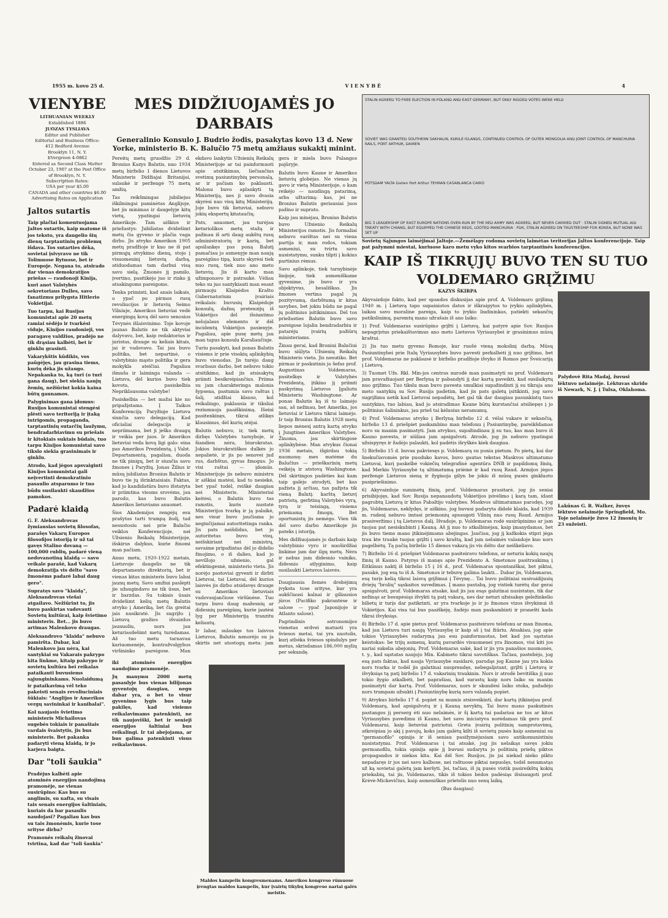1955 m. kovo 25 d. V I E N Y B Ė 4
VIENYBE
LITHUANIAN WEEKLY
Established 1886
JUOZAS TYSLIAVA
Editor and Publisher
Editorial and Business Office:
412 Bedford Avenue
Brooklyn 11, N. Y.
EVergreen 4-0862
Entered as Second Class Matter October 23, 1907 at the Post Office of Brooklyn, N. Y.
Subscription Rates:
USA per year $5.00
CANADA and other countries $6.00
Advertising Rates on Application
Jaltos sutartis
Taip plačiai komentuojama Jaltos sutartis, kaip matome iš jos teksto, yra daugelio šių dienų tarptautinių problemų išdava. Tos sutarties dėka, sovietai įsivyravo ne tik Tolimuose Rytuose, bet ir Europoje. Negana to, atsirado dar vienas demokratijos priešas — raudonoji Kinija, kuri anot Valstybės sekretoriaus Dulles, savo fanatizmu prilygsta Hitlerio Vokietijai.
Tuo tarpu, kai Rusijos komunistai apie 20 metų ramiai sėdėjo ir tvarkėsi viduje, Kinijos raudonieji, vos paragavę valdžios, pradėjo ne tik drąsiau kalbėti, bet ir ginklu grasinti.
Vakarykštis kūdikis, vos paūgėjęs, jau grasina tiems, kurių dėka jis užaugo. Nepakanka to, ką turi (o turi gana daug), bet siekia naujų žemių, nežiūrint kokia kaina būtų gaunamos.
Palyginimas gana įdomus: Rusijos komunistai stengėsi plėsti savo teritoriją ir įtaką intrigomis, propaganda, tarptautinių sutarčių laužymu, bendradarbiavimu su priešais ir kitokiais suktais būdais, tuo tarpu Kinijos komunistai savo tikslo siekia grasinimais ir ginklu.
Atrodo, kad jėgos apsvaiginti Kinijos komunistai gali neįvertinti demokratinio pasaulio atsparumo ir tuo būdu susilaukti skaudžios pamokos.
Padarė klaidą
G. F. Aleksandrovas žymiausias sovietų filosofas, parašęs Vakarų Europos filosofijos istoriją ir už tai gavęs Stalino dovaną — 100,000 rublių, padarė vieną nedovanotiną klaidą — savo veikale parašė, kad Vakarų demokratija vis dėlto "savo žmonėms padarė labai daug gero".
Supratęs savo "klaidą", Aleksandrovas viešai atgailavo. Nežiūrint to, jis buvo paskirtas vadovauti Sovietų kultūrai, kaip švietimo ministeris. Bet... jis buvo artimas Malenkovo draugas.
Aleksandrovo "klaida" nebuvo pamiršta. Dabar, kai Malenkovo jau nėra, kai santykiai su Vakarais pakrypo kita linkme, kitaip pakrypo ir sovietų kultūra bei reikalas pataikauti buvusiems sąjungininkams. Nuolaidumą ir pataikavimą vėl teko pakeisti senais revoliuciniais šūkiais: "Anglijos ir Amerikos vergų savininkai ir kanibalai".
Kol naujasis švietimo ministeris Michailovas sugebės tokiais ir panašiais vardais švaistytis, jis bus ministeris. Bet pakanka padaryti vieną klaidą, ir jo karjera baigta.
Dar "toli šaukia"
Pradėjus kalbėti apie atominės energijos naudojimą pramonėje, ne vienas susirūpino: Kas bus su anglimis, su nafta, su visais tais senais energijos šaltiniais, kuriais da bar pasaulis naudojasi? Pagaliau kas bus su tais žmonėmis, kurie tose srityse dirba?
Pramonės reikalų žinovai tvirtina, kad dar "toli šaukia"
MES DIDŽIUOJAMĖS JO DARBAIS
Generalinio Konsulo J. Budrio žodis, pasakytas kovo 13 d. New Yorke, ministerio B. K. Balučio 75 metų amžiaus sukaktį minint.
Pereitų metų gruodžio 29 d. Bronius Kazys Balutis, nuo 1934 metų birželio 1 dienos Lietuvos Ministeris Didžiajai Britanijai, sulaukė ir peržengė 75 metų amžių.
Tas reikšmingas jubiliejus iškilmingai paminėtas Anglijoje, bet jis minimas ir daugelyje kitų vietų, ypatingai lietuvių Amerikoje. Tam aiškios ir priežastys: Jubiliatas dvidešimt metų čia gyveno ir plačia vaga dirbo. Jis atvyko Amerikon 1905 metų pradžioje ir kuo ne iš pat pirmųjų atvykimo dienų, stojo į visuomeninį lietuvių darbą, atiduodamas tam darbui visą savo sielą. Žmonės jį pamilo, įvertino, pasitikėjo juo ir rinko jį atsakingoms pareigoms.
Tenka priminti, kad anais laikais, o ypač po pirmos rusų revoliucijos ir lietuvių Seimo Vilniuje, Amerikos lietuviai vedė energingą kovą dėl savo senosios Tėvynės išlaisvinimo. Toje kovoje jaunas Balutis ne tik aktyviai dalyvavo, bet, kaip redaktorius ir juristas, drauge su keliais kitais, jai ir vadovavo. Tai jau buvo politika, bet nepartinė, o valstybinio mąsto politika ir gera mokykla ateičiai. Pagaliau išmuša ir laiminga valanda — Lietuva, dėl kurios buvo tiek kovota, pasiskelbia Nepriklausoma valstybe!
Pasiskelbia — bet mažai kie no pripažįstama. Į Taikos Konferenciją Paryžiuje Lietuva siunčia savo delegaciją. Kad oficialiai delegacija ir nepriimama, bet ji ješko draugų ir veikia per juos. Ir Amerikos lietuviai veda kovą ligi galo: eina pas Amerikos Prezidentą, į Valst. Departamentą, pagaliau, duoda ne tik pinigų, bet ir siunčia savo žmones į Paryžių. Jonas Žilius ir mūsų jubiliatas Bronius Balutis ir buvo tie jų išrinktaisiais. Faktas, kad jo kandidatūra buvo išstatyta ir priimtina visoms srovėms, jau parodo, kas buvo Balutis Amerikos lietuviams anuomet.
Šios Akademijos rengėjų esu prašytas tarti trumpą žodį, tad nesustosiu nei prie Balučio veiklos Konferencijoje, nei Užsienio Reikalų Ministerijoje, išskirus dalykus, kurie žinomi man pačiam.
Anuo metu, 1920-1922 metais, Lietuvoje daugelis ne tik departamento direktorių, bet ir vienas kitas ministeris buvo labai jaunų metų. Savo amžiui paslėpti jie užaugindavo ne tik ūsus, bet ir barzdas. Su tokiais ūsais dvidešimt kelių metų Balutis atvyko į Ameriką, bet čia greitai jais nusikratė. Jis sugrįžo į Lietuvą gražios išvaizdos jaunuoliu, nors jau keturiasdešimt metų turėdamas. Aš tuo metu tarnavau kariuomenėje, kontražvalgybos viršininko pareigose. Man ekdavo lankytis Užsienių Reikalų Ministerijoje ar tai painformuoti apie atsitikimus, liečiančius svetimų pasiuntinybių personalą, ar ir pačiam ko paklausti. Malonu buvo aplankyti tą Ministeriją, nes ji savo dvasia skyrėsi nuo visų kitų Ministerijų. Joje buvo tik lietuviai, nebuvo jokių ekspertų kitataučių.
Pats, anuomet, jau turėjau keturiolikos metų stažą ir pažinau iš arti daug aukštų rusų administratorių ir karių, bet apsilankęs pas poną Balutį pamačiau jo asmenyje man naują pareigūno tipą, kuris skyrėsi tiek nuo rusų, tiek nuo ano meto lietuvių. Jis iš karto man užimponavo ir patraukė. Vėliau teko su juo santykiauti man esant pirmuoju Klaipėdos Krašto Gubernatorium įvairiais reikalais: buvusių Klaipėdoje konsulų, dažnų pretenzijų iš Vokietijos dėl išsiuntimo nelojalaus elemento ir dėl incidentų Vokietijos pasienyje. Pagaliau, apie pusę metų jau man tapus konsulu Karaliaučiuje.
Turiu pasakyti, kad ponas Balutis visiems ir prie visokių aplinkybių buvo vienodas. Jis turėjo daug svarbaus darbo, bet nebuvo tokio atsitikimo, kad jis atsisakytų priimti besikreipiančius. Priima su jam charakteringa malonia šypsena, pastumia savo raštus į šalį, atidžiai klauso, kol reikalingo, paklausia ir tiksliai reziumuoja paaiškinimą. Išeini pasitenkinęs, tikrai atlikęs klausimus, dėl kurių atėjai.
Balutis nebuvo, ir, tiek metų dirbęs Valstybės tarnyboje, ir šiandien nėra, biurokratas. Jokios biurokratiškos dulkės jo nepalietė, ir jis po senovei jud rus, darbštus, gyvas žmogus. Jo visi raštai — įdomūs. Ministerijoje jis nebuvo ministru ir aiškiai matėsi, kad to nesiekė, bet ypač todėl, reiškė daugiau nei Ministeris. Ministeriai keitėsi, o Balutis buvo tas ramstis, kuris nustatė Ministerijos tvarką ir ją palaikė, nes visur buvo jaučiama jo neginčijamai autoritetinga ranka. Jis pats neišdidus, bet jo autoritetas buvo visų, neišskiriant nei ministrų, savaime pripažintas dėl jo didelio žinojimo, o iš dalies, kad jo nevilIojo užsienio, gal efektingesnė, ministerio vieta. Jis norėjo pastoviai gyventi ir dirbti Lietuvai, tai Lietuvai, dėl kurios laisvės jis dirbo atsidavęs drauge su Amerikos lietuviais vadovaujančiose viršūnėse. Tuo tarpu buvo daug mažesnių ar didesnių pareigūnų, kurie jautėsi lyg per Ministeriją tranzitu keliautų.
Ir labar, sulaukęs tos laisvos Lietuvos, Balutis nenorėjo su ja skirtis net atostogų metu: jam gera ir miela buvo Palangos pajūryje.
Balutis buvo Kaune ir Amerikos lietuvių globėjas. Ne vienas jų gavo ir vietą Ministerijoje, o kam reikėjo — naudingą patarimą, arba užtarimą: kas, jei ne Bronius Balutis geriausiai juos pažino ir suprato.
Kaip jau minėjau, Bronius Balutis buvo Užsienio Reikalų Ministerijos ramstis. Jis formaliai nebuvo surištas nei su viena partija ir, man rodos, tokiam asmeniui, su tvirtu savo nusistatymu, sunku tilpti į kokius partinius rėmus.
Savo aplinkoje, tiek tarnybinėje linijoje, tiek asmeniškame gyvenime, jis buvo ir yra objektyvus, besališkas. Jis žmones vertina pagal jų pozityvumą, darbštumą ir kitas savybes, bet jokiu būdu ne pagal jų politinius įsitikinimus. Dėl tos priežasties Balutis buvo savo pareigose lojaliu bendradarbiu ir patarėju įvairių pažiūrų ministeriams.
Žinau gerai, kad Broniui Balučiui buvo siūlyta Užsienių Reikalų Ministerio vieta. Jis nesutiko. Bet pirmas ir paskutinis jo šefas prof. Augustinas Voldemaras, pasitelkęs ir Valstybės Prezidentą, įtikino jį priimti paskyrimą Lietuvos Įgaliotu Ministeriu Washingtone. Ar ponas Balutis ką iš to laimėjo sau, aš nežinau, bet Amerika, jos lietuviai ir Lietuva tikrai laimėjo. Ir taip Bronius Balutis 1928 metų liepos mėnesį antrą kartą atvyko į Jungtines Amerikos Valstybes. Žinoma, jau skirtingose aplinkybėse. Man atvykus čionai 1936 metais, išgirdau tokią nuomonę: mes matėme du Balučius — prieškarinių metų veikėją ir atstovą Washingtone. Dėl skirtingos padėties kai kam taip galėjo atrodyti, bet kas pažista jį arčiau, tas pažįsta tik vieną Balutį: karštą lietuvį patriotą, gerbtiną Valstybės vyrą, tyrą ir teisingą, visiems prieinamą žmogų. Bet oportunistų jis nemėgo. Vien tik dėl savo darbo Amerikoje jis pateks į istoriją.
Mes didžiuojamės jo darbais kaip valstybinio vyro ir nuoširdžiai linkime jam dar ilgų metų. Nėra ir nebus jam didesnio vainiko, didesnio atlyginimo, kaip susilaukti Lietuvos laisvės.
Daugiausia žemės drebėjimų įvyksta tose srityse, kur yra aukščiausi kalnai ir giliausios jūros (Pacifiko pakrantėse ir salose — ypač Japonijoje ir Atlanto salose).
Pagrindinis astronomijos vienetas erdvei matuoti yra šviesos metai, tai yra nuotolis, kurį atbėka šviesos spindulys per metus, skrisdamas 186,000 mylių per sekundę.
iki atominės energijos naudojimo pramonėje.
Jų manymu 2000 metų pasaulyje bus vienas bilijonas gyventojų daugiau, negu dabar yra, o bet to visur gyvenimo lygis bus taip pakilęs, kad visiems reikalavimams patenkinti, ne tik naujoviški, bet ir senieji energijos šaltiniai bus reikalingi. Ir tai abejojama, ar bus galima patenkinti visus reikalavimus.
Maldos kampelis kongresmenams. Amerikos kongreso rūmuose įrengtas maldos kampelis, kur įvairių tikybų kongreso nariai galės melstis.
STALIN AGREED TO FREE ELECTION IN POLAND AND EAST GERMANY, BUT ONLY RIGGED VOTES WERE HELD
SOVIET WAS GRANTED SOUTHERN SAKHALIN, KURILE ISLANDS, CONTINUED CONTROL OF OUTER MONGOLIA AND JOINT CONTROL OF MANCHURIA RAILS, PORT ARTHUR, DAIREN
POTSDAM YALTA Dairen Port Arthur TEHRAN CASABLANCA CAIRO
BIG 3 LEADERSHIP OF EAST EUROPE NATIONS OVER-RUN BY THE RED ARMY WAS AGREED, BUT NEVER CARRIED OUT · STALIN SIGNED MUTUAL AID TREATY WITH CHIANG, BUT EQUIPPED THE CHINESE REDS, LOOTED MANCHURIA · FDR, STALIN AGREED ON TRUSTEESHIP FOR KOREA, BUT NONE WAS SET UP
Sovietų Sąjungos laimėjimai Jaltoje.—Žemėlapy rodoma sovietų laimėtas teritorijas Jaltos konferencijoje. Taip pat pažymmi miestai, kuriuose karo metu vyko kitos svarbios tarptautinės konferencijos.
KAIP IŠ TIKRŲJŲ BUVO TEN SU TUO VOLDEMARO GRĮŽIMU
KAZYS ŠKIRPA
Akyvaizdoje fakto, kad per spaudos diskusijas apie prof. A. Voldemaro grįžimą 1940 m. į Lietuvą tapo supainiotos datos ir iškraipytos to įvykio aplinkybės, laikau savo moraline pareiga, kaip to įvykio liudininkas, patiekti sekančių patikslinimų, paremtų mano užrašais iš ano laiko:
1) Prof. Voldemaras susirūpino grįžti į Lietuvą, kai patyrė apie Sov. Rusijos nepagrįstus priekaištavimus ano meto Lietuvos Vyriausybei ir grasinimus mūsų kraštui.
2) Jis tuo metu gyveno Romoje, kur ruošė vieną mokslinį darbą. Mūsų Pasiuntinybei prie Italų Vyriausybės buvo pavesti perkalbėti jį nuo grįžimo, bet prof. Voldemaras ne paklausė ir birželio pradžioje išvyko iš Romos per Šveicariją į Lietuvą.
3) Tuomet Užs. Rkl. Min-jos centras nurodė man pasimatyti su prof. Voldemaru jam pravažiuojant per Berlyną ir pabandyti jį dar kartą paveikti, kad susilaikytų nuo grįžimo. Tuo tikslu man buvo pavesta smulkiai supažindinti jį su tikraja ano meto santykių su Sov. Rusija padėtim, kad jis pats galėtų įsitikinti, jog savo sugrįžimu netik kad Lietuvai nepadėtų, bet gal tik dar daugiau pasunkintų tuos santykius, tuo labiau, kad jo atsiradimas Kaune būtų kurstančiai atsiliepęs į jo politinius šalininkus, jau prieš tai kėlusius neramumų.
4) Prof. Voldemaras atvyko į Berlyną birželio 12 d. vėlai vakare ir sekančią, birželio 13 d. priešpiet paskambino man telefonu į Pasiuntinybę, pareikšdamas noro su manim pasimatyti. Jam atvykus, supažindinau jį su tuo, kas man buvo iš Kauno pavesta, ir siūliau jam apsigalvoti. Atrodė, jog jis nebuvo ypatingai užsispyręs ir žadėjo palaukti, kol padėtis išryškės kiek daugiau.
5) Birželio 15 d. buvau pakviesęs p. Voldemarą su ponia pietum. Po pietų, kai dar šnekučiavomės prie puoduko kavos, buvo gautas tekstas Maskvos ultimatumo Lietuvai, kurį paskelbė vokiečių telegrafinė agentūra DNB ir papildomų žinių, kad Merkio Vyriausybė tą ultimatumą priėmė ir kad rusų Raud. Armijos jėgos peržengė Lietuvos sieną ir žygiuoja gilyn be jokio iš mūsų pusės ginkluoto pasipriešinimo.
6) Akyvaizdoje suminėtų žinių, prof. Voldemaras prasitarė, jog jis seniai prisibijojęs, kad Sov. Rusija nepanaudotų Vokietijos įsivėlimo į karą tam, idant pagrobtų Lietuvą ir kitas Pabaltijo valstybes. Maskvos ultimatumas parodęs, jog jis, Voldemaras, neklydęs, ir aiškino, jog buvusi padaryta didelė klaida, kad 1939 m. rudenį nebuvo imtasi priemonių apsaugoti Vilnių nuo rusų Raud. Armijos prasiveržimo į tą Lietuvos dalį. Išvadoje, p. Voldemaras rodė susirūpinimo ar jam tuojau pat nesiskubinti į Kauną. Aš jį nuo to atkalbinėjau, kaip įmanydamas, bet jis buvo tiems mano įtikinėjimams abejingas. Jaučiau, jog jį kažkokia stipri jėga trau kte traukė tuojau grįžti į savo kraštą, kad jam nelaimės valandoje kuo nors pagelbėtų. Tą pačią birželio 15 dienos vakarą jis vis dėlto dar neiškeliavo.
7) Birželio 16 d. priešpiet Voldemaras pasiteiravo telefonu, ar neturiu kokių naujų žinių iš Kauno. Patyręs iš manęs apie Prezidento A. Smetonos pasitraukimą į Eitkūnus naktį iš birželio 15 į 16 d., prof. Voldemaras spontaniškai, bet piktai, pasakė, jog esą to iš A. Smetonos ir tebuvę galima laukti... Dabar jis, Voldemaras, esą turįs kelią tikrai laisvą grįžimui į Tėvynę... Tai buvo politiniai susivaidijusių dviejų "brolių" sąskaitos suvedimas. Į mano pastabą, jog vistiek turėtų dar gerai apsigalvoti, prof. Voldemaras atsakė, kad jis jau esąs galutinai nusistatęs, tik dar nežinąs ar besupėsiąs išvykti tą patį vakarą, nes dar neturi užsisakęs geležinkelio bilietų ir turįs dar patikrinti, ar yra tvarkoje jo ir jo žmonos vizos išvykimui iš Vokietijos. Kai visa tai bus paaiškėję, žadėjo man paskambinti ir pranešti kada tikrai išvyksiąs.
8) Birželio 17 d. apie pietus prof. Voldemaras pasiteiravo telefonu ar man žinoma, kad jau Lietuva turi naują Vyriausybę ir kaip aš į tai žiūriu. Atsakiau, jog apie tokios Vyriausybės sudarymą jau esu painformuotas, bet kad jos sąstatas keistokas: be trijų asmenų, kurių pavardės visuomenei yra žinomos, visi kiti jos nariai sukelia abejonių. Prof. Voldemaras sakė, kad ir jis yra panašios nuomonės, t. y., kad sąstatas naujojo Min. Kabineto tikrai savotiškas. Tačiau, pastebėjo, jog esą pats faktas, kad nauja Vyriausybė susidarė, parodąs jog Kaune jau yra kokia nors tvarka ir todėl jis galutinai nusprendęs, nebegalįstant, grįžti į Lietuvą ir išvyksiąs tą patį birželio 17 d. vakarinių traukiniu. Nors ir atrodė bevitiška jį nuo tokio žygio atkalbėti, bet paprašiau, kad surastų kaip nors laiko su manim pasimatyti dar kartą. Prof. Voldemaras, nors ir skundėsi laiko stoka, pažadėjo nors trumpam užsukti į Pasiuntinybę kurią nors valandą popiet.
9) Atvykus birželio 17 d. popiet su mumis atsisveikinti, dar kartą įtikinėjau prof. Voldemarą, kad apsigalvotų ir į Kauną nevyktų. Tai buvo mano paskutinės pastangos jį perserg ėti nuo nelaimės, ir šį kartą tai padariau ne tos ar kitos Vyriausybės pavedimu iš Kauno, bet savo iniciatyva norėdamas tik gero prof. Voldemarui, kaip lietuviui patriotui. Greta įvairių politinių samprotavimų, atkreipiau jo akį į pavojų, koks jam galėtų kilti iš sovietų pusės kaip asmeniui su "germanofilo" opinija ir iš seniau pasižymėjusiam savo antikomunistiniu nusistatymu. Prof. Voldemaras į tai atsakė, jog jis nelaikąs savęs jokiu germanofilu, tokia opinija apie jį buvusi sudaryta jo politinių priešų piktos propagandos ir niekas kita. Kai dėl Sov. Rusijos, jis jai niekad nieko pikto nepadaręs ir jos nei savo kalbose, nei raštuose piktai nepuolęs, todėl nenumatąs už ką sovietai galėtų jam keršyti. Jei, tačiau, iš jų pusės vistik pasireikštų kokių priekabių, tai jis, Voldemaras, tikis iš tokios bėdos padėsiąs išsisaugoti prof. Krėvė-Mickevičius, kaip asmeniškas prietelis nuo senų laikų.
(Bus daugiau)
Palydovė Rita Madaj, žuvusi lėktuvo nelaimėje. Lėktuvas skrido iš Newark, N. J. į Tulsa, Oklahoma.
Lakūnas G. R. Walker, žuvęs lėktuvo nelaimėje Springfield, Mo. Toje nelaimėje žuvo 12 žmonių ir 23 sužeisti.